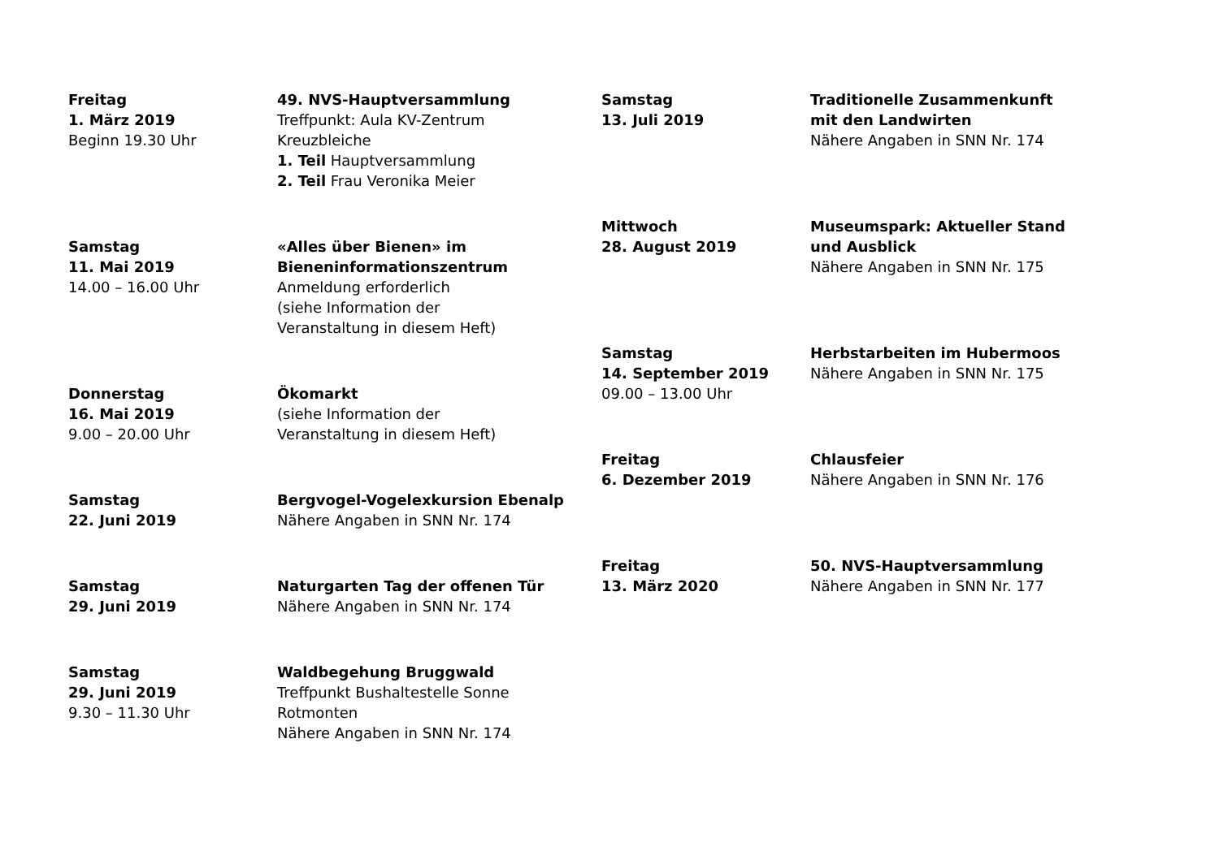Freitag
1. März 2019
Beginn 19.30 Uhr
49. NVS-Hauptversammlung
Treffpunkt: Aula KV-Zentrum
Kreuzbleiche
1. Teil Hauptversammlung
2. Teil Frau Veronika Meier
Samstag
11. Mai 2019
14.00 – 16.00 Uhr
«Alles über Bienen» im
Bieneninformationszentrum
Anmeldung erforderlich
(siehe Information der
Veranstaltung in diesem Heft)
Donnerstag
16. Mai 2019
9.00 – 20.00 Uhr
Ökomarkt
(siehe Information der
Veranstaltung in diesem Heft)
Samstag
22. Juni 2019
Bergvogel-Vogelexkursion Ebenalp
Nähere Angaben in SNN Nr. 174
Samstag
29. Juni 2019
Naturgarten Tag der offenen Tür
Nähere Angaben in SNN Nr. 174
Samstag
29. Juni 2019
9.30 – 11.30 Uhr
Waldbegehung Bruggwald
Treffpunkt Bushaltestelle Sonne
Rotmonten
Nähere Angaben in SNN Nr. 174
Samstag
13. Juli 2019
Traditionelle Zusammenkunft
mit den Landwirten
Nähere Angaben in SNN Nr. 174
Mittwoch
28. August 2019
Museumspark: Aktueller Stand
und Ausblick
Nähere Angaben in SNN Nr. 175
Samstag
14. September 2019
09.00 – 13.00 Uhr
Herbstarbeiten im Hubermoos
Nähere Angaben in SNN Nr. 175
Freitag
6. Dezember 2019
Chlausfeier
Nähere Angaben in SNN Nr. 176
Freitag
13. März 2020
50. NVS-Hauptversammlung
Nähere Angaben in SNN Nr. 177